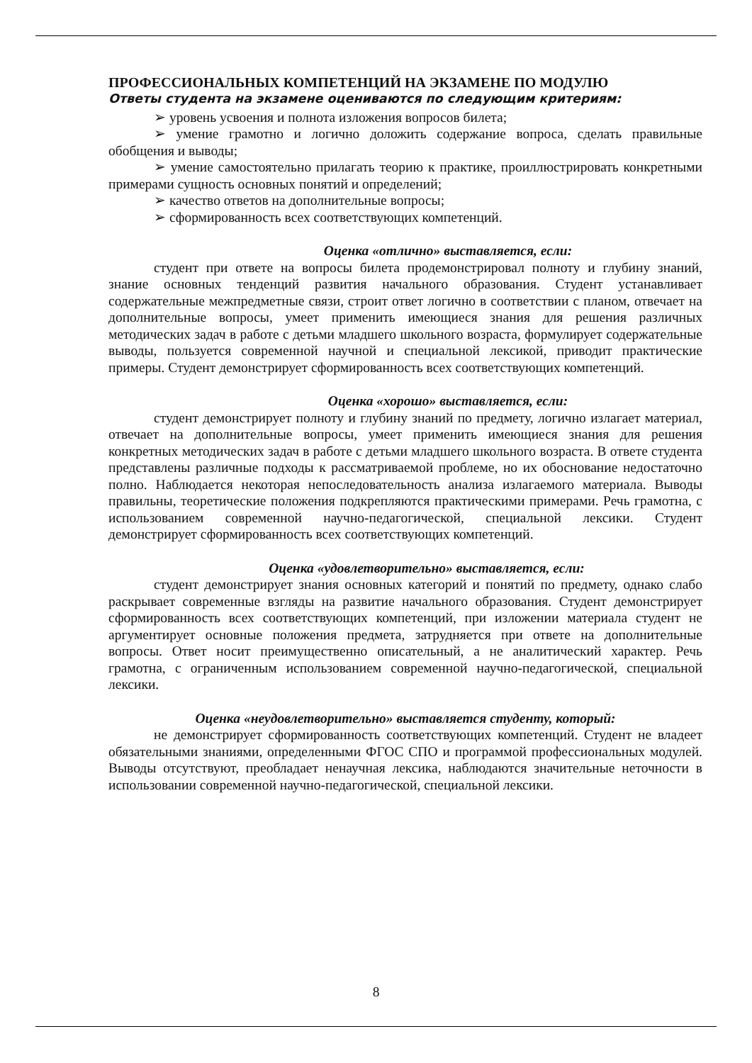ПРОФЕССИОНАЛЬНЫХ КОМПЕТЕНЦИЙ НА ЭКЗАМЕНЕ ПО МОДУЛЮ
Ответы студента на экзамене оцениваются по следующим критериям:
➢ уровень усвоения и полнота изложения вопросов билета;
➢ умение грамотно и логично доложить содержание вопроса, сделать правильные обобщения и выводы;
➢ умение самостоятельно прилагать теорию к практике, проиллюстрировать конкретными примерами сущность основных понятий и определений;
➢ качество ответов на дополнительные вопросы;
➢ сформированность всех соответствующих компетенций.
Оценка «отлично» выставляется, если:
студент при ответе на вопросы билета продемонстрировал полноту и глубину знаний, знание основных тенденций развития начального образования. Студент устанавливает содержательные межпредметные связи, строит ответ логично в соответствии с планом, отвечает на дополнительные вопросы, умеет применить имеющиеся знания для решения различных методических задач в работе с детьми младшего школьного возраста, формулирует содержательные выводы, пользуется современной научной и специальной лексикой, приводит практические примеры. Студент демонстрирует сформированность всех соответствующих компетенций.
Оценка «хорошо» выставляется, если:
студент демонстрирует полноту и глубину знаний по предмету, логично излагает материал, отвечает на дополнительные вопросы, умеет применить имеющиеся знания для решения конкретных методических задач в работе с детьми младшего школьного возраста. В ответе студента представлены различные подходы к рассматриваемой проблеме, но их обоснование недостаточно полно. Наблюдается некоторая непоследовательность анализа излагаемого материала. Выводы правильны, теоретические положения подкрепляются практическими примерами. Речь грамотна, с использованием современной научно-педагогической, специальной лексики. Студент демонстрирует сформированность всех соответствующих компетенций.
Оценка «удовлетворительно» выставляется, если:
студент демонстрирует знания основных категорий и понятий по предмету, однако слабо раскрывает современные взгляды на развитие начального образования. Студент демонстрирует сформированность всех соответствующих компетенций, при изложении материала студент не аргументирует основные положения предмета, затрудняется при ответе на дополнительные вопросы. Ответ носит преимущественно описательный, а не аналитический характер. Речь грамотна, с ограниченным использованием современной научно-педагогической, специальной лексики.
Оценка «неудовлетворительно» выставляется студенту, который:
не демонстрирует сформированность соответствующих компетенций. Студент не владеет обязательными знаниями, определенными ФГОС СПО и программой профессиональных модулей. Выводы отсутствуют, преобладает ненаучная лексика, наблюдаются значительные неточности в использовании современной научно-педагогической, специальной лексики.
8